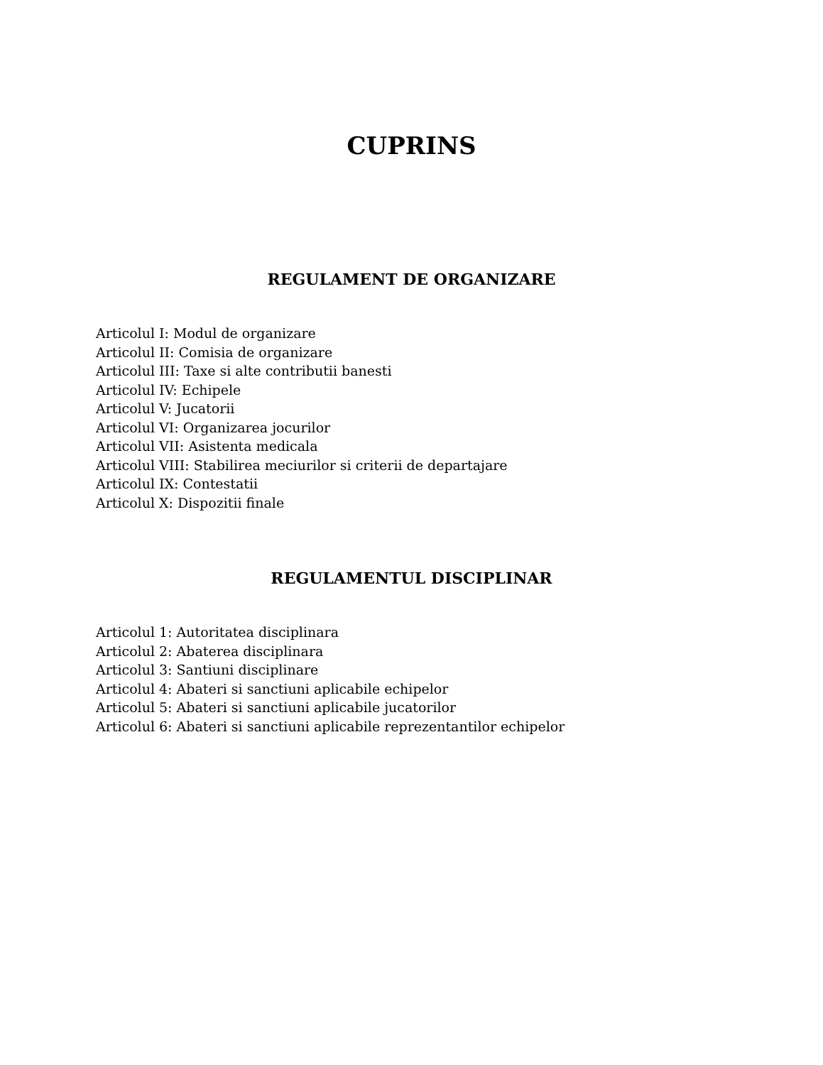CUPRINS
REGULAMENT DE ORGANIZARE
Articolul I: Modul de organizare
Articolul II: Comisia de organizare
Articolul III: Taxe si alte contributii banesti
Articolul IV: Echipele
Articolul V: Jucatorii
Articolul VI: Organizarea jocurilor
Articolul VII: Asistenta medicala
Articolul VIII: Stabilirea meciurilor si criterii de departajare
Articolul IX: Contestatii
Articolul X: Dispozitii finale
REGULAMENTUL DISCIPLINAR
Articolul 1: Autoritatea disciplinara
Articolul 2: Abaterea disciplinara
Articolul 3: Santiuni disciplinare
Articolul 4: Abateri si sanctiuni aplicabile echipelor
Articolul 5: Abateri si sanctiuni aplicabile jucatorilor
Articolul 6: Abateri si sanctiuni aplicabile reprezentantilor echipelor